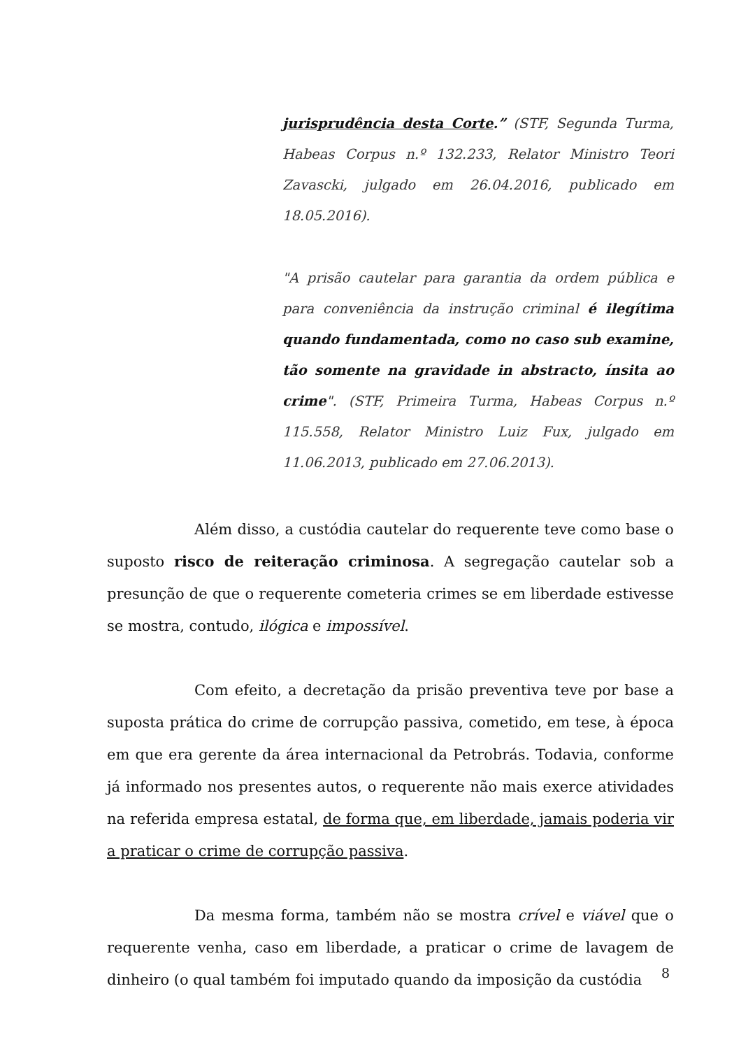jurisprudência desta Corte.” (STF, Segunda Turma, Habeas Corpus n.º 132.233, Relator Ministro Teori Zavascki, julgado em 26.04.2016, publicado em 18.05.2016).
"A prisão cautelar para garantia da ordem pública e para conveniência da instrução criminal é ilegítima quando fundamentada, como no caso sub examine, tão somente na gravidade in abstracto, ínsita ao crime". (STF, Primeira Turma, Habeas Corpus n.º 115.558, Relator Ministro Luiz Fux, julgado em 11.06.2013, publicado em 27.06.2013).
Além disso, a custódia cautelar do requerente teve como base o suposto risco de reiteração criminosa. A segregação cautelar sob a presunção de que o requerente cometeria crimes se em liberdade estivesse se mostra, contudo, ilógica e impossível.
Com efeito, a decretação da prisão preventiva teve por base a suposta prática do crime de corrupção passiva, cometido, em tese, à época em que era gerente da área internacional da Petrobrás. Todavia, conforme já informado nos presentes autos, o requerente não mais exerce atividades na referida empresa estatal, de forma que, em liberdade, jamais poderia vir a praticar o crime de corrupção passiva.
Da mesma forma, também não se mostra crível e viável que o requerente venha, caso em liberdade, a praticar o crime de lavagem de dinheiro (o qual também foi imputado quando da imposição da custódia
8